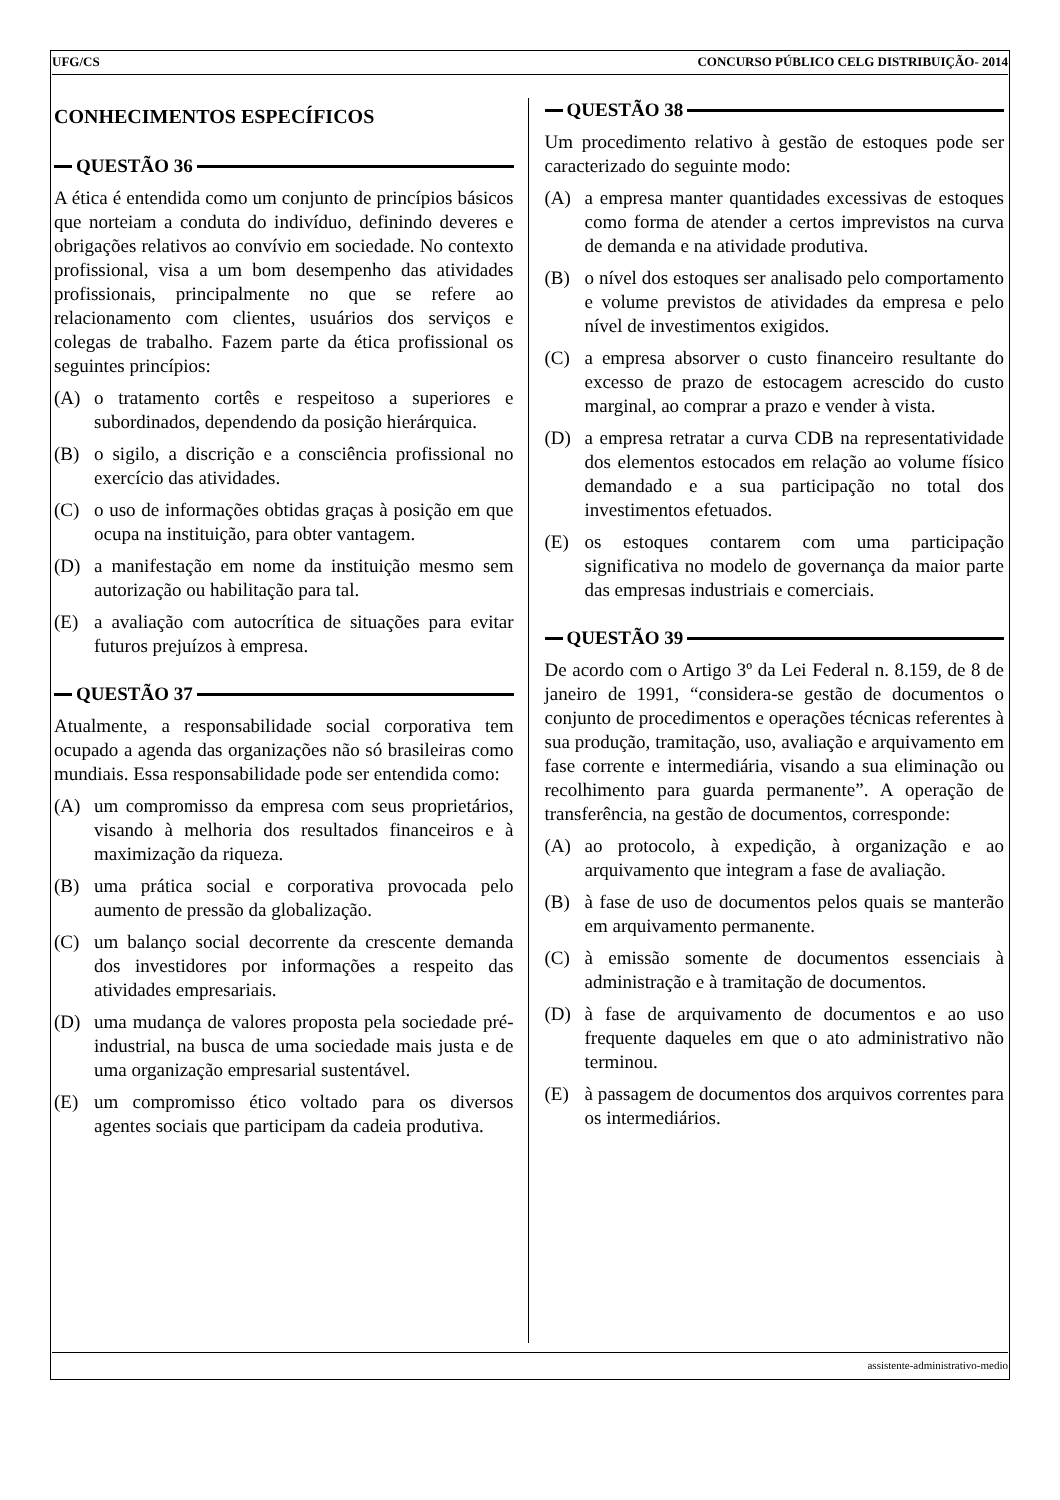UFG/CS CONCURSO PÚBLICO CELG DISTRIBUIÇÃO- 2014
CONHECIMENTOS ESPECÍFICOS
QUESTÃO 36
A ética é entendida como um conjunto de princípios básicos que norteiam a conduta do indivíduo, definindo deveres e obrigações relativos ao convívio em sociedade. No contexto profissional, visa a um bom desempenho das atividades profissionais, principalmente no que se refere ao relacionamento com clientes, usuários dos serviços e colegas de trabalho. Fazem parte da ética profissional os seguintes princípios:
(A) o tratamento cortês e respeitoso a superiores e subordinados, dependendo da posição hierárquica.
(B) o sigilo, a discrição e a consciência profissional no exercício das atividades.
(C) o uso de informações obtidas graças à posição em que ocupa na instituição, para obter vantagem.
(D) a manifestação em nome da instituição mesmo sem autorização ou habilitação para tal.
(E) a avaliação com autocrítica de situações para evitar futuros prejuízos à empresa.
QUESTÃO 37
Atualmente, a responsabilidade social corporativa tem ocupado a agenda das organizações não só brasileiras como mundiais. Essa responsabilidade pode ser entendida como:
(A) um compromisso da empresa com seus proprietários, visando à melhoria dos resultados financeiros e à maximização da riqueza.
(B) uma prática social e corporativa provocada pelo aumento de pressão da globalização.
(C) um balanço social decorrente da crescente demanda dos investidores por informações a respeito das atividades empresariais.
(D) uma mudança de valores proposta pela sociedade pré-industrial, na busca de uma sociedade mais justa e de uma organização empresarial sustentável.
(E) um compromisso ético voltado para os diversos agentes sociais que participam da cadeia produtiva.
QUESTÃO 38
Um procedimento relativo à gestão de estoques pode ser caracterizado do seguinte modo:
(A) a empresa manter quantidades excessivas de estoques como forma de atender a certos imprevistos na curva de demanda e na atividade produtiva.
(B) o nível dos estoques ser analisado pelo comportamento e volume previstos de atividades da empresa e pelo nível de investimentos exigidos.
(C) a empresa absorver o custo financeiro resultante do excesso de prazo de estocagem acrescido do custo marginal, ao comprar a prazo e vender à vista.
(D) a empresa retratar a curva CDB na representatividade dos elementos estocados em relação ao volume físico demandado e a sua participação no total dos investimentos efetuados.
(E) os estoques contarem com uma participação significativa no modelo de governança da maior parte das empresas industriais e comerciais.
QUESTÃO 39
De acordo com o Artigo 3º da Lei Federal n. 8.159, de 8 de janeiro de 1991, “considera-se gestão de documentos o conjunto de procedimentos e operações técnicas referentes à sua produção, tramitação, uso, avaliação e arquivamento em fase corrente e intermediária, visando a sua eliminação ou recolhimento para guarda permanente”. A operação de transferência, na gestão de documentos, corresponde:
(A) ao protocolo, à expedição, à organização e ao arquivamento que integram a fase de avaliação.
(B) à fase de uso de documentos pelos quais se manterão em arquivamento permanente.
(C) à emissão somente de documentos essenciais à administração e à tramitação de documentos.
(D) à fase de arquivamento de documentos e ao uso frequente daqueles em que o ato administrativo não terminou.
(E) à passagem de documentos dos arquivos correntes para os intermediários.
assistente-administrativo-medio